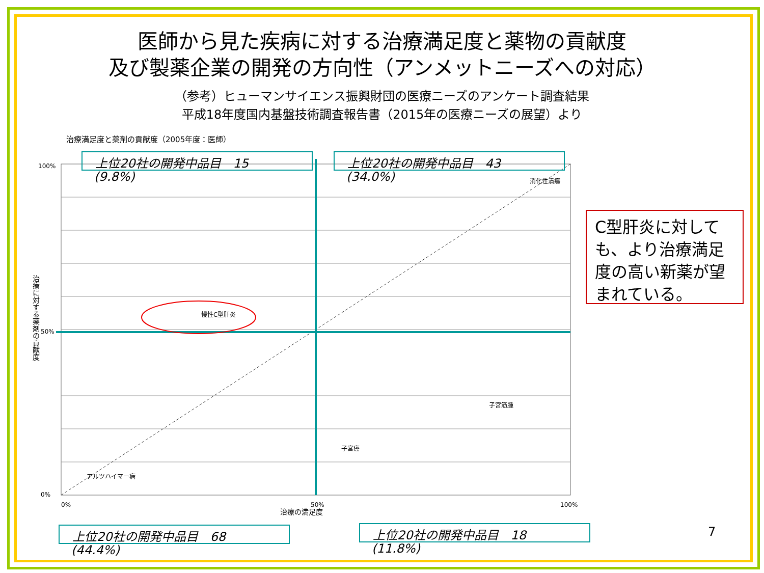医師から見た疾病に対する治療満足度と薬物の貢献度
及び製薬企業の開発の方向性（アンメットニーズへの対応）
（参考）ヒューマンサイエンス振興財団の医療ニーズのアンケート調査結果
平成18年度国内基盤技術調査報告書（2015年の医療ニーズの展望）より
治療満足度と薬剤の貢献度（2005年度：医師）
100%
50%
0%
0%
50%
100%
慢性C型肝炎
消化性潰瘍
子宮癌
子宮筋腫
アルツハイマー病
治療に対する薬剤の貢献度
治療の満足度
上位20社の開発中品目　15
(9.8%)
上位20社の開発中品目　43
(34.0%)
上位20社の開発中品目　68
(44.4%)
上位20社の開発中品目　18
(11.8%)
C型肝炎に対しても、より治療満足度の高い新薬が望まれている。
7